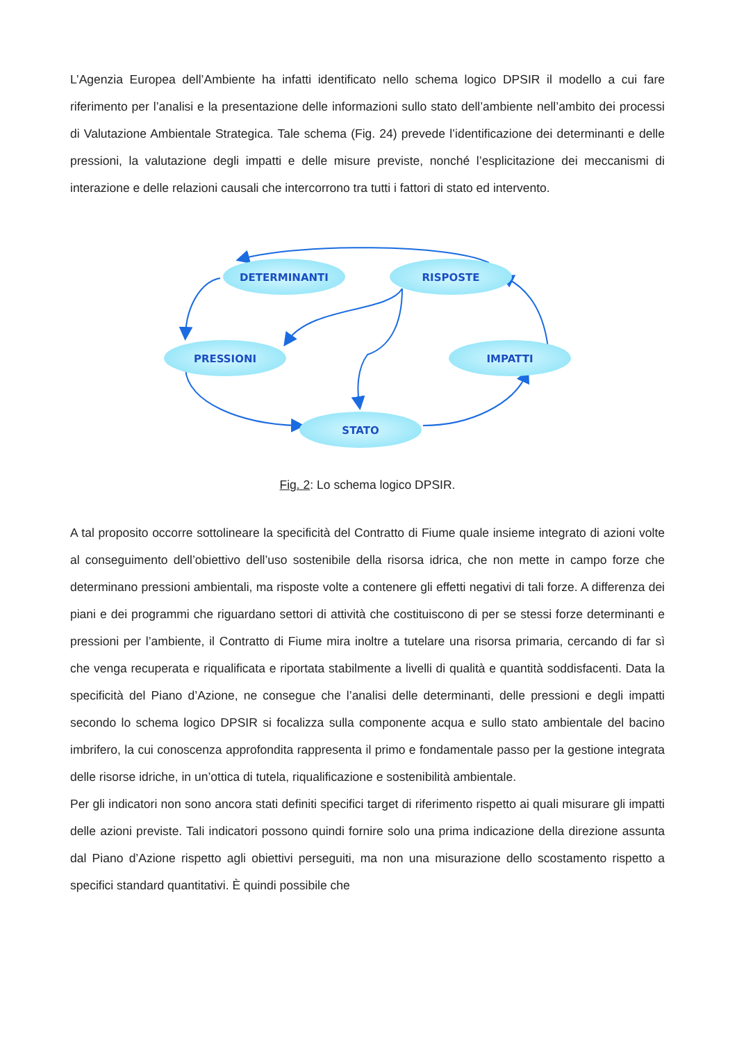L’Agenzia Europea dell’Ambiente ha infatti identificato nello schema logico DPSIR il modello a cui fare riferimento per l’analisi e la presentazione delle informazioni sullo stato dell’ambiente nell’ambito dei processi di Valutazione Ambientale Strategica. Tale schema (Fig. 24) prevede l’identificazione dei determinanti e delle pressioni, la valutazione degli impatti e delle misure previste, nonché l’esplicitazione dei meccanismi di interazione e delle relazioni causali che intercorrono tra tutti i fattori di stato ed intervento.
DETERMINANTI
RISPOSTE
PRESSIONI
IMPATTI
STATO
Fig. 2: Lo schema logico DPSIR.
A tal proposito occorre sottolineare la specificità del Contratto di Fiume quale insieme integrato di azioni volte al conseguimento dell’obiettivo dell’uso sostenibile della risorsa idrica, che non mette in campo forze che determinano pressioni ambientali, ma risposte volte a contenere gli effetti negativi di tali forze. A differenza dei piani e dei programmi che riguardano settori di attività che costituiscono di per se stessi forze determinanti e pressioni per l’ambiente, il Contratto di Fiume mira inoltre a tutelare una risorsa primaria, cercando di far sì che venga recuperata e riqualificata e riportata stabilmente a livelli di qualità e quantità soddisfacenti. Data la specificità del Piano d’Azione, ne consegue che l’analisi delle determinanti, delle pressioni e degli impatti secondo lo schema logico DPSIR si focalizza sulla componente acqua e sullo stato ambientale del bacino imbrifero, la cui conoscenza approfondita rappresenta il primo e fondamentale passo per la gestione integrata delle risorse idriche, in un’ottica di tutela, riqualificazione e sostenibilità ambientale.
Per gli indicatori non sono ancora stati definiti specifici target di riferimento rispetto ai quali misurare gli impatti delle azioni previste. Tali indicatori possono quindi fornire solo una prima indicazione della direzione assunta dal Piano d’Azione rispetto agli obiettivi perseguiti, ma non una misurazione dello scostamento rispetto a specifici standard quantitativi. È quindi possibile che